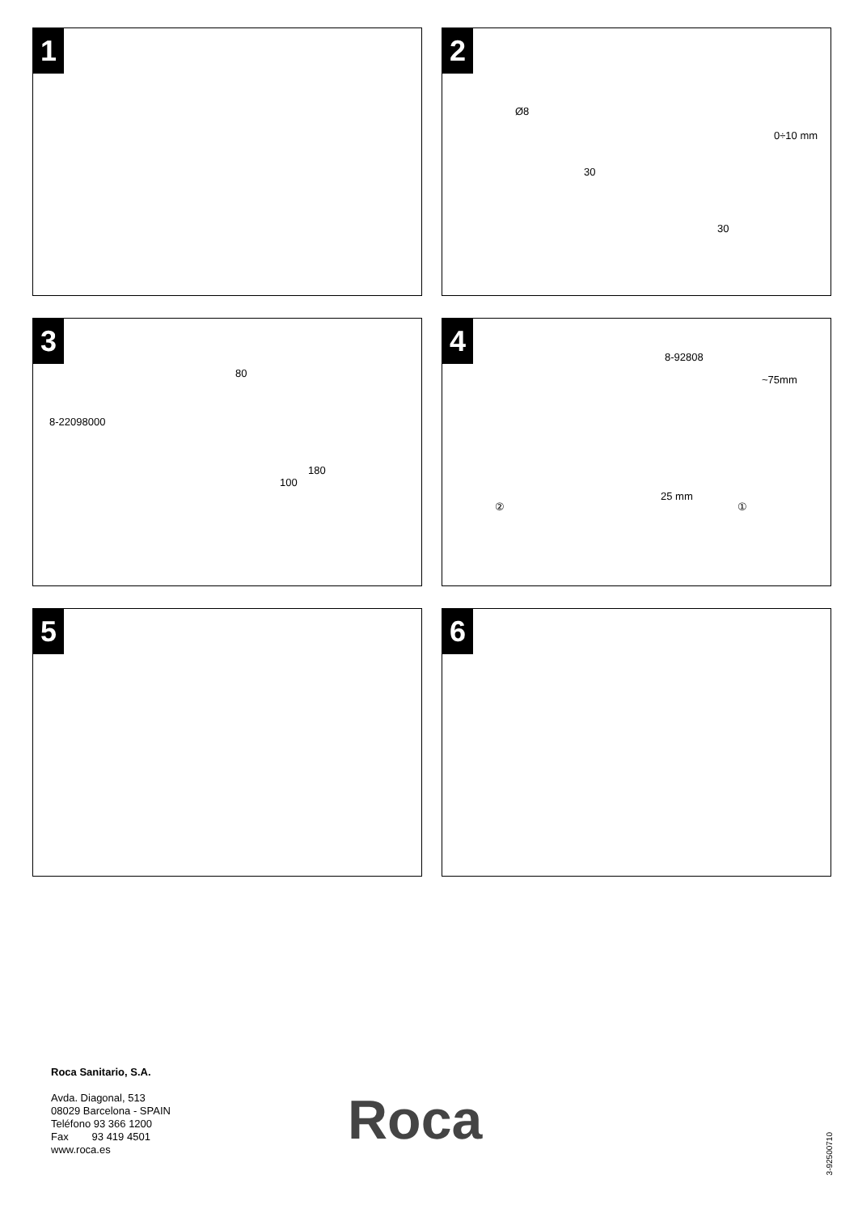1
2
Ø8
30
30
0÷10 mm
3
80
8-22098000
100
180
4
8-92808
~75mm
25 mm
② ①
5
6
Roca Sanitario, S.A.
Avda. Diagonal, 513
08029 Barcelona - SPAIN
Teléfono 93 366 1200
Fax 93 419 4501
www.roca.es
Roca
3-92500710